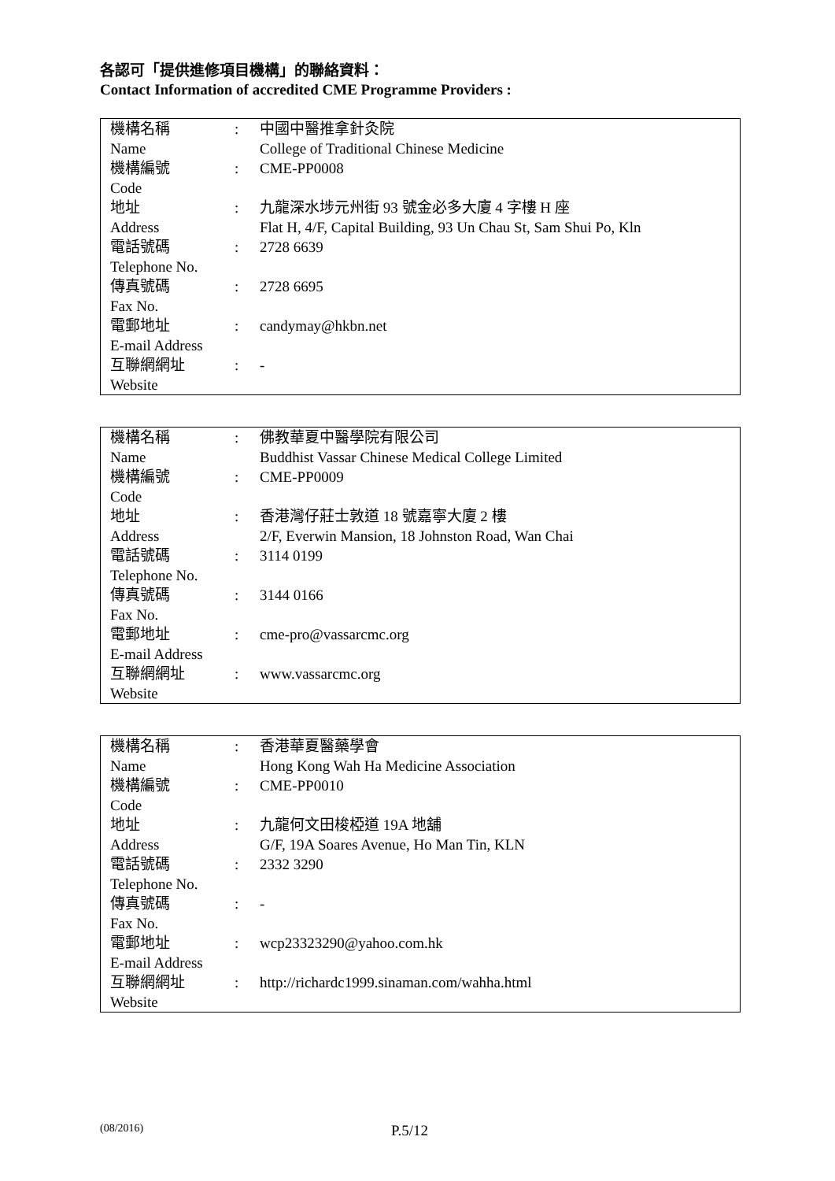各認可「提供進修項目機構」的聯絡資料：
Contact Information of accredited CME Programme Providers :
| 機構名稱 Name | : | 中國中醫推拿針灸院 College of Traditional Chinese Medicine |
| 機構編號 Code | : | CME-PP0008 |
| 地址 Address | : | 九龍深水埗元州街 93 號金必多大廈 4 字樓 H 座 Flat H, 4/F, Capital Building, 93 Un Chau St, Sam Shui Po, Kln |
| 電話號碼 Telephone No. | : | 2728 6639 |
| 傳真號碼 Fax No. | : | 2728 6695 |
| 電郵地址 E-mail Address | : | candymay@hkbn.net |
| 互聯網網址 Website | : | - |
| 機構名稱 Name | : | 佛教華夏中醫學院有限公司 Buddhist Vassar Chinese Medical College Limited |
| 機構編號 Code | : | CME-PP0009 |
| 地址 Address | : | 香港灣仔莊士敦道 18 號嘉寧大廈 2 樓 2/F, Everwin Mansion, 18 Johnston Road, Wan Chai |
| 電話號碼 Telephone No. | : | 3114 0199 |
| 傳真號碼 Fax No. | : | 3144 0166 |
| 電郵地址 E-mail Address | : | cme-pro@vassarcmc.org |
| 互聯網網址 Website | : | www.vassarcmc.org |
| 機構名稱 Name | : | 香港華夏醫藥學會 Hong Kong Wah Ha Medicine Association |
| 機構編號 Code | : | CME-PP0010 |
| 地址 Address | : | 九龍何文田梭椏道 19A 地舖 G/F, 19A Soares Avenue, Ho Man Tin, KLN |
| 電話號碼 Telephone No. | : | 2332 3290 |
| 傳真號碼 Fax No. | : | - |
| 電郵地址 E-mail Address | : | wcp23323290@yahoo.com.hk |
| 互聯網網址 Website | : | http://richardc1999.sinaman.com/wahha.html |
(08/2016) P.5/12